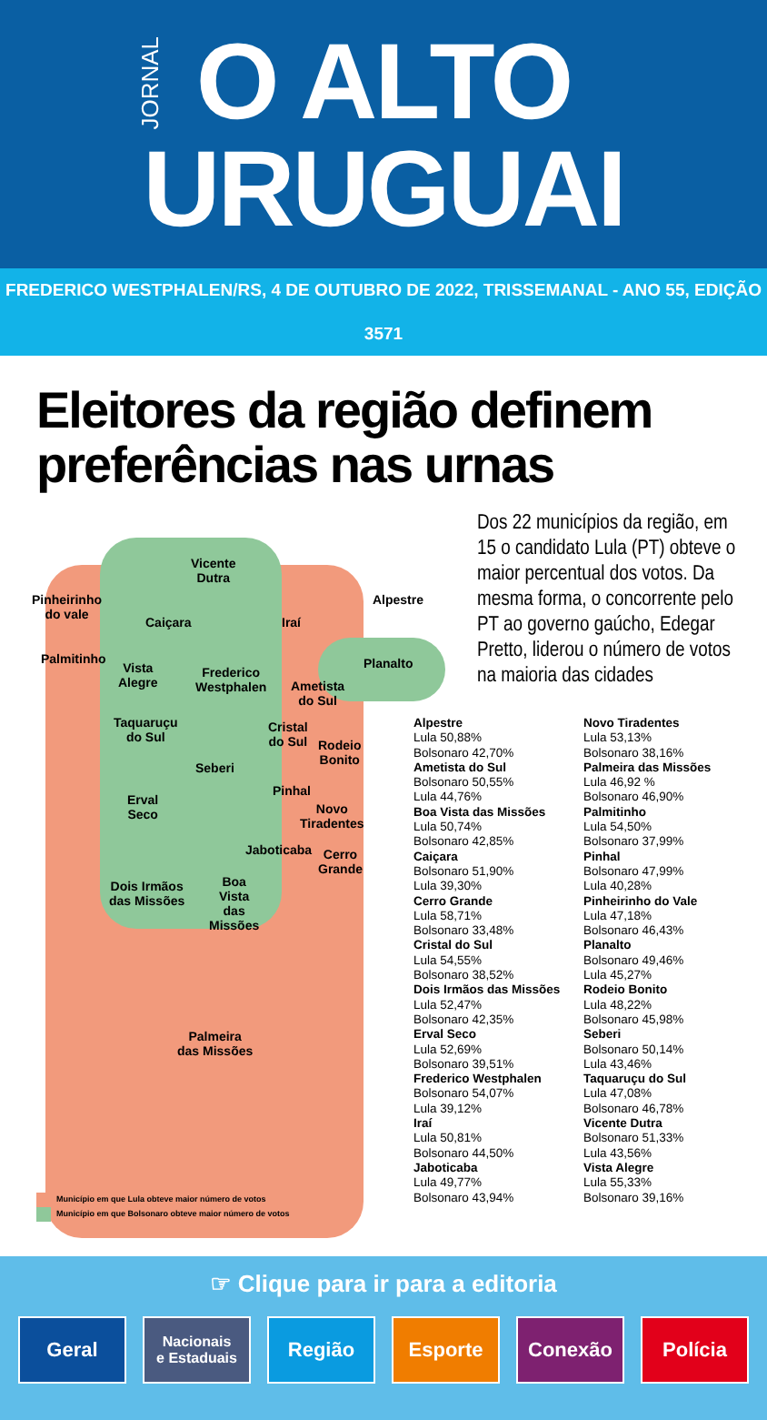JORNAL
O ALTO
URUGUAI
FREDERICO WESTPHALEN/RS, 4 DE OUTUBRO DE 2022, TRISSEMANAL - ANO 55, EDIÇÃO 3571
Eleitores da região definem preferências nas urnas
Vicente
Dutra
Pinheirinho
do vale
Caiçara Iraí
Alpestre
Palmitinho
Vista
Alegre
Frederico
Westphalen
Ametista
do Sul
Planalto
Taquaruçu
do Sul
Cristal
do Sul
Rodeio
Bonito
Seberi
Erval
Seco
Pinhal
Novo
Tiradentes
Jaboticaba
Cerro
Grande
Dois Irmãos
das Missões
Boa
Vista
das
Missões
Palmeira
das Missões
Município em que Lula obteve maior número de votos
Município em que Bolsonaro obteve maior número de votos
Dos 22 municípios da região, em 15 o candidato Lula (PT) obteve o maior percentual dos votos. Da mesma forma, o concorrente pelo PT ao governo gaúcho, Edegar Pretto, liderou o número de votos na maioria das cidades
Alpestre
Lula 50,88%
Bolsonaro 42,70%
Ametista do Sul
Bolsonaro 50,55%
Lula 44,76%
Boa Vista das Missões
Lula 50,74%
Bolsonaro 42,85%
Caiçara
Bolsonaro 51,90%
Lula 39,30%
Cerro Grande
Lula 58,71%
Bolsonaro 33,48%
Cristal do Sul
Lula 54,55%
Bolsonaro 38,52%
Dois Irmãos das Missões
Lula 52,47%
Bolsonaro 42,35%
Erval Seco
Lula 52,69%
Bolsonaro 39,51%
Frederico Westphalen
Bolsonaro 54,07%
Lula 39,12%
Iraí
Lula 50,81%
Bolsonaro 44,50%
Jaboticaba
Lula 49,77%
Bolsonaro 43,94%
Novo Tiradentes
Lula 53,13%
Bolsonaro 38,16%
Palmeira das Missões
Lula 46,92 %
Bolsonaro 46,90%
Palmitinho
Lula 54,50%
Bolsonaro 37,99%
Pinhal
Bolsonaro 47,99%
Lula 40,28%
Pinheirinho do Vale
Lula 47,18%
Bolsonaro 46,43%
Planalto
Bolsonaro 49,46%
Lula 45,27%
Rodeio Bonito
Lula 48,22%
Bolsonaro 45,98%
Seberi
Bolsonaro 50,14%
Lula 43,46%
Taquaruçu do Sul
Lula 47,08%
Bolsonaro 46,78%
Vicente Dutra
Bolsonaro 51,33%
Lula 43,56%
Vista Alegre
Lula 55,33%
Bolsonaro 39,16%
☞ Clique para ir para a editoria
Geral
Nacionais
e Estaduais
Região Esporte Conexão Polícia